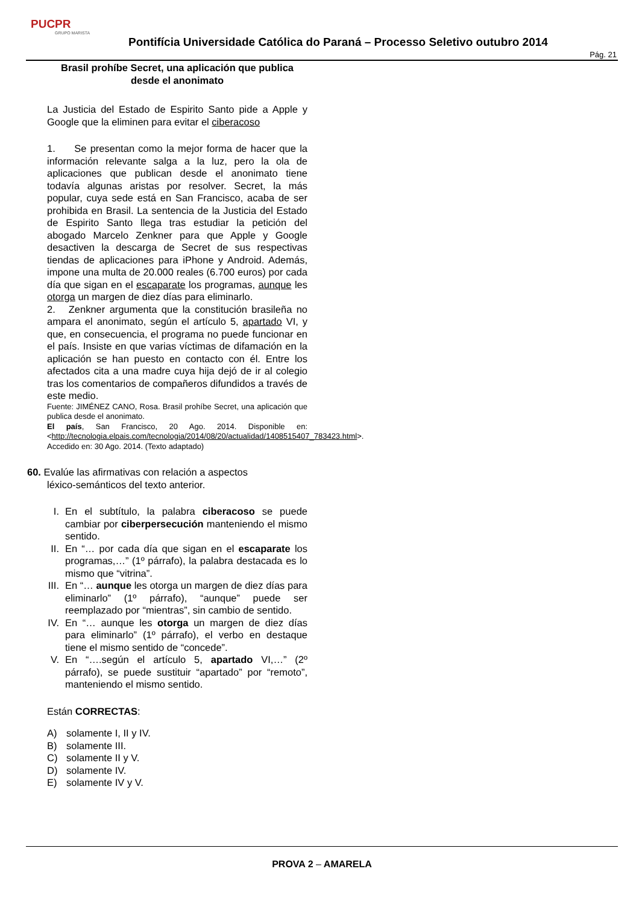PUCPR
GRUPO MARISTA
Pontifícia Universidade Católica do Paraná – Processo Seletivo outubro 2014
Pág. 21
Brasil prohíbe Secret, una aplicación que publica desde el anonimato
La Justicia del Estado de Espirito Santo pide a Apple y Google que la eliminen para evitar el ciberacoso
1. Se presentan como la mejor forma de hacer que la información relevante salga a la luz, pero la ola de aplicaciones que publican desde el anonimato tiene todavía algunas aristas por resolver. Secret, la más popular, cuya sede está en San Francisco, acaba de ser prohibida en Brasil. La sentencia de la Justicia del Estado de Espirito Santo llega tras estudiar la petición del abogado Marcelo Zenkner para que Apple y Google desactiven la descarga de Secret de sus respectivas tiendas de aplicaciones para iPhone y Android. Además, impone una multa de 20.000 reales (6.700 euros) por cada día que sigan en el escaparate los programas, aunque les otorga un margen de diez días para eliminarlo.
2. Zenkner argumenta que la constitución brasileña no ampara el anonimato, según el artículo 5, apartado VI, y que, en consecuencia, el programa no puede funcionar en el país. Insiste en que varias víctimas de difamación en la aplicación se han puesto en contacto con él. Entre los afectados cita a una madre cuya hija dejó de ir al colegio tras los comentarios de compañeros difundidos a través de este medio.
Fuente: JIMÉNEZ CANO, Rosa. Brasil prohíbe Secret, una aplicación que publica desde el anonimato.
El país, San Francisco, 20 Ago. 2014. Disponible en: <http://tecnologia.elpais.com/tecnologia/2014/08/20/actualidad/1408515407_783423.html>. Accedido en: 30 Ago. 2014. (Texto adaptado)
60. Evalúe las afirmativas con relación a aspectos
léxico-semánticos del texto anterior.
I. En el subtítulo, la palabra ciberacoso se puede cambiar por ciberpersecución manteniendo el mismo sentido.
II. En “… por cada día que sigan en el escaparate los programas,…” (1º párrafo), la palabra destacada es lo mismo que “vitrina”.
III. En “… aunque les otorga un margen de diez días para eliminarlo” (1º párrafo), “aunque” puede ser reemplazado por “mientras”, sin cambio de sentido.
IV. En “… aunque les otorga un margen de diez días para eliminarlo” (1º párrafo), el verbo en destaque tiene el mismo sentido de “concede”.
V. En “….según el artículo 5, apartado VI,…” (2º párrafo), se puede sustituir “apartado” por “remoto”, manteniendo el mismo sentido.
Están CORRECTAS:
A) solamente I, II y IV.
B) solamente III.
C) solamente II y V.
D) solamente IV.
E) solamente IV y V.
PROVA 2 – AMARELA